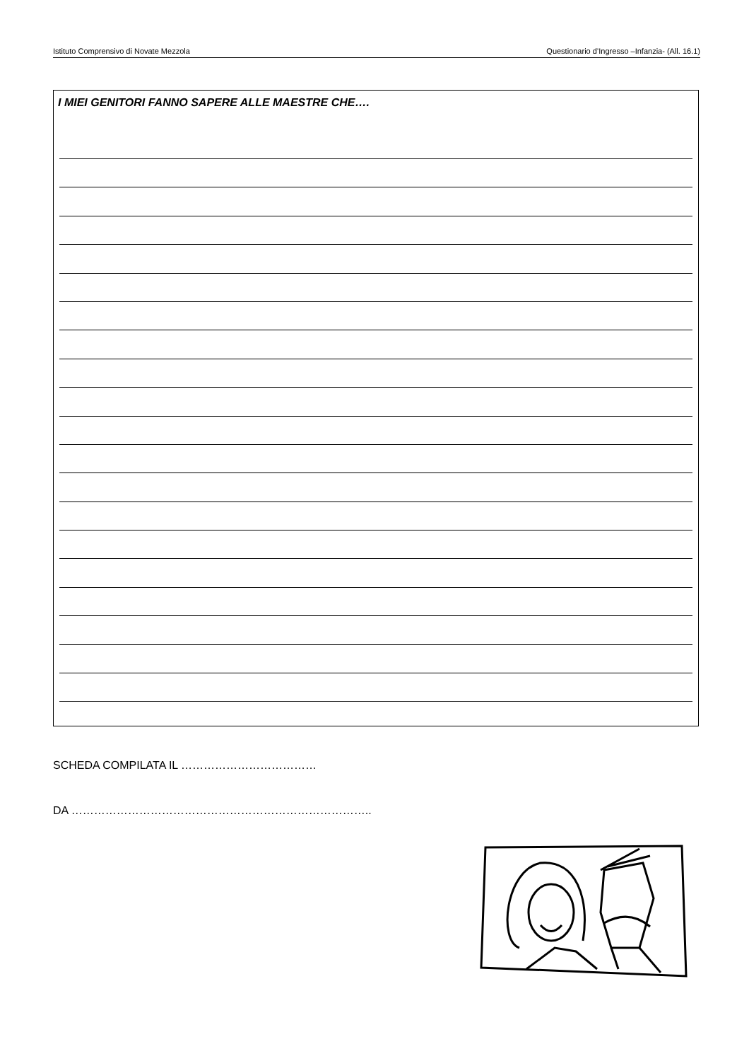Istituto Comprensivo di Novate Mezzola Questionario d’Ingresso –Infanzia- (All. 16.1)
I MIEI GENITORI FANNO SAPERE ALLE MAESTRE CHE….
SCHEDA COMPILATA IL ………………………………
DA ……………………………………………………………………..